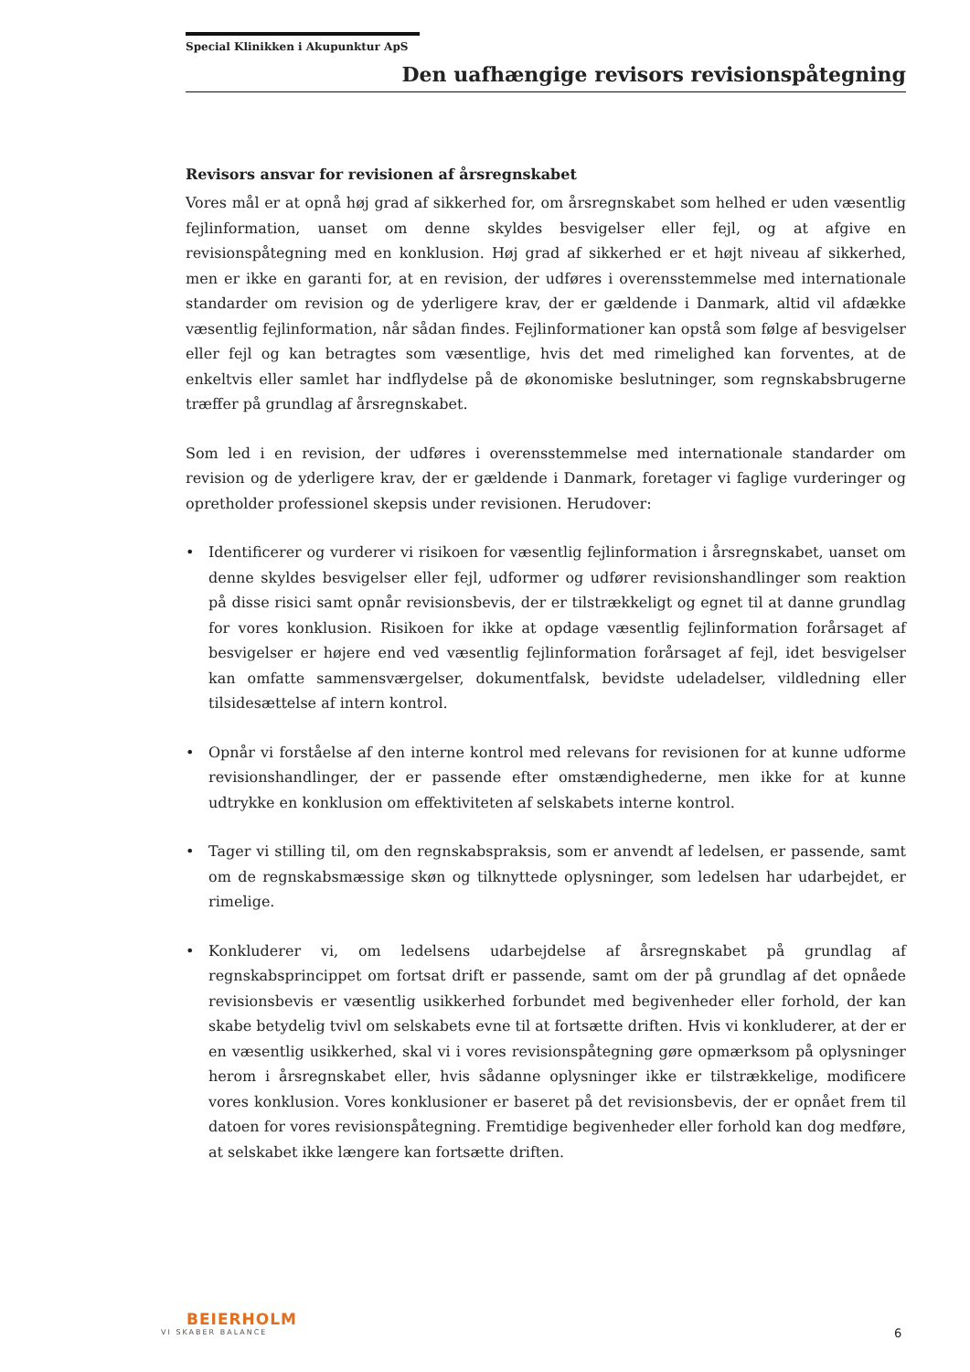Special Klinikken i Akupunktur ApS
Den uafhængige revisors revisionspåtegning
Revisors ansvar for revisionen af årsregnskabet
Vores mål er at opnå høj grad af sikkerhed for, om årsregnskabet som helhed er uden væsentlig fejlinformation, uanset om denne skyldes besvigelser eller fejl, og at afgive en revisionspåtegning med en konklusion. Høj grad af sikkerhed er et højt niveau af sikkerhed, men er ikke en garanti for, at en revision, der udføres i overensstemmelse med internationale standarder om revision og de yderligere krav, der er gældende i Danmark, altid vil afdække væsentlig fejlinformation, når sådan findes. Fejlinformationer kan opstå som følge af besvigelser eller fejl og kan betragtes som væsentlige, hvis det med rimelighed kan forventes, at de enkeltvis eller samlet har indflydelse på de økonomiske beslutninger, som regnskabsbrugerne træffer på grundlag af årsregnskabet.
Som led i en revision, der udføres i overensstemmelse med internationale standarder om revision og de yderligere krav, der er gældende i Danmark, foretager vi faglige vurderinger og opretholder professionel skepsis under revisionen. Herudover:
• Identificerer og vurderer vi risikoen for væsentlig fejlinformation i årsregnskabet, uanset om denne skyldes besvigelser eller fejl, udformer og udfører revisionshandlinger som reaktion på disse risici samt opnår revisionsbevis, der er tilstrækkeligt og egnet til at danne grundlag for vores konklusion. Risikoen for ikke at opdage væsentlig fejlinformation forårsaget af besvigelser er højere end ved væsentlig fejlinformation forårsaget af fejl, idet besvigelser kan omfatte sammensværgelser, dokumentfalsk, bevidste udeladelser, vildledning eller tilsidesættelse af intern kontrol.
• Opnår vi forståelse af den interne kontrol med relevans for revisionen for at kunne udforme revisionshandlinger, der er passende efter omstændighederne, men ikke for at kunne udtrykke en konklusion om effektiviteten af selskabets interne kontrol.
• Tager vi stilling til, om den regnskabspraksis, som er anvendt af ledelsen, er passende, samt om de regnskabsmæssige skøn og tilknyttede oplysninger, som ledelsen har udarbejdet, er rimelige.
• Konkluderer vi, om ledelsens udarbejdelse af årsregnskabet på grundlag af regnskabsprincippet om fortsat drift er passende, samt om der på grundlag af det opnåede revisionsbevis er væsentlig usikkerhed forbundet med begivenheder eller forhold, der kan skabe betydelig tvivl om selskabets evne til at fortsætte driften. Hvis vi konkluderer, at der er en væsentlig usikkerhed, skal vi i vores revisionspåtegning gøre opmærksom på oplysninger herom i årsregnskabet eller, hvis sådanne oplysninger ikke er tilstrækkelige, modificere vores konklusion. Vores konklusioner er baseret på det revisionsbevis, der er opnået frem til datoen for vores revisionspåtegning. Fremtidige begivenheder eller forhold kan dog medføre, at selskabet ikke længere kan fortsætte driften.
BEIERHOLM
VI SKABER BALANCE
6